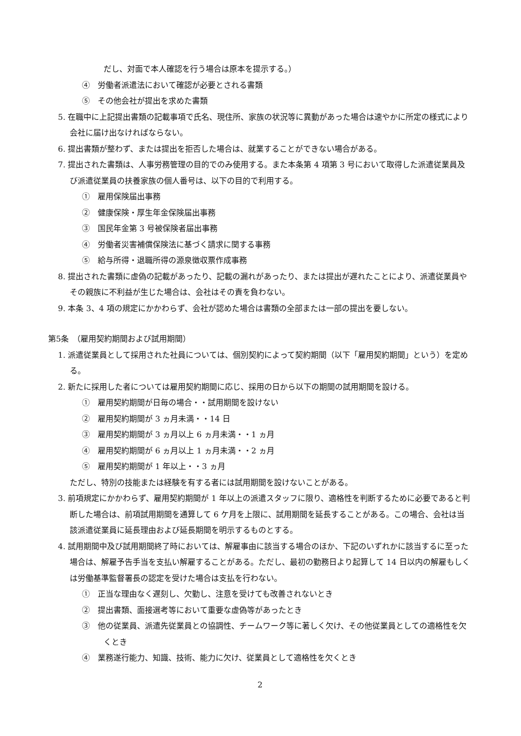だし、対面で本人確認を行う場合は原本を提示する。）
④　労働者派遣法において確認が必要とされる書類
⑤　その他会社が提出を求めた書類
5. 在職中に上記提出書類の記載事項で氏名、現住所、家族の状況等に異動があった場合は速やかに所定の様式により会社に届け出なければならない。
6. 提出書類が整わず、または提出を拒否した場合は、就業することができない場合がある。
7. 提出された書類は、人事労務管理の目的でのみ使用する。また本条第 4 項第 3 号において取得した派遣従業員及び派遣従業員の扶養家族の個人番号は、以下の目的で利用する。
①　雇用保険届出事務
②　健康保険・厚生年金保険届出事務
③　国民年金第 3 号被保険者届出事務
④　労働者災害補償保険法に基づく請求に関する事務
⑤　給与所得・退職所得の源泉徴収票作成事務
8. 提出された書類に虚偽の記載があったり、記載の漏れがあったり、または提出が遅れたことにより、派遣従業員やその親族に不利益が生じた場合は、会社はその責を負わない。
9. 本条 3、4 項の規定にかかわらず、会社が認めた場合は書類の全部または一部の提出を要しない。
第5条　（雇用契約期間および試用期間）
1. 派遣従業員として採用された社員については、個別契約によって契約期間（以下「雇用契約期間」という）を定める。
2. 新たに採用した者については雇用契約期間に応じ、採用の日から以下の期間の試用期間を設ける。
①　雇用契約期間が日毎の場合・・試用期間を設けない
②　雇用契約期間が 3 ヵ月未満・・14 日
③　雇用契約期間が 3 ヵ月以上 6 ヵ月未満・・1 ヵ月
④　雇用契約期間が 6 ヵ月以上 1 ヵ月未満・・2 ヵ月
⑤　雇用契約期間が 1 年以上・・3 ヵ月
ただし、特別の技能または経験を有する者には試用期間を設けないことがある。
3. 前項規定にかかわらず、雇用契約期間が 1 年以上の派遣スタッフに限り、適格性を判断するために必要であると判断した場合は、前項試用期間を通算して 6 ケ月を上限に、試用期間を延長することがある。この場合、会社は当該派遣従業員に延長理由および延長期間を明示するものとする。
4. 試用期間中及び試用期間終了時においては、解雇事由に該当する場合のほか、下記のいずれかに該当するに至った場合は、解雇予告手当を支払い解雇することがある。ただし、最初の勤務日より起算して 14 日以内の解雇もしくは労働基準監督署長の認定を受けた場合は支払を行わない。
①　正当な理由なく遅刻し、欠勤し、注意を受けても改善されないとき
②　提出書類、面接選考等において重要な虚偽等があったとき
③　他の従業員、派遣先従業員との協調性、チームワーク等に著しく欠け、その他従業員としての適格性を欠くとき
④　業務遂行能力、知識、技術、能力に欠け、従業員として適格性を欠くとき
2